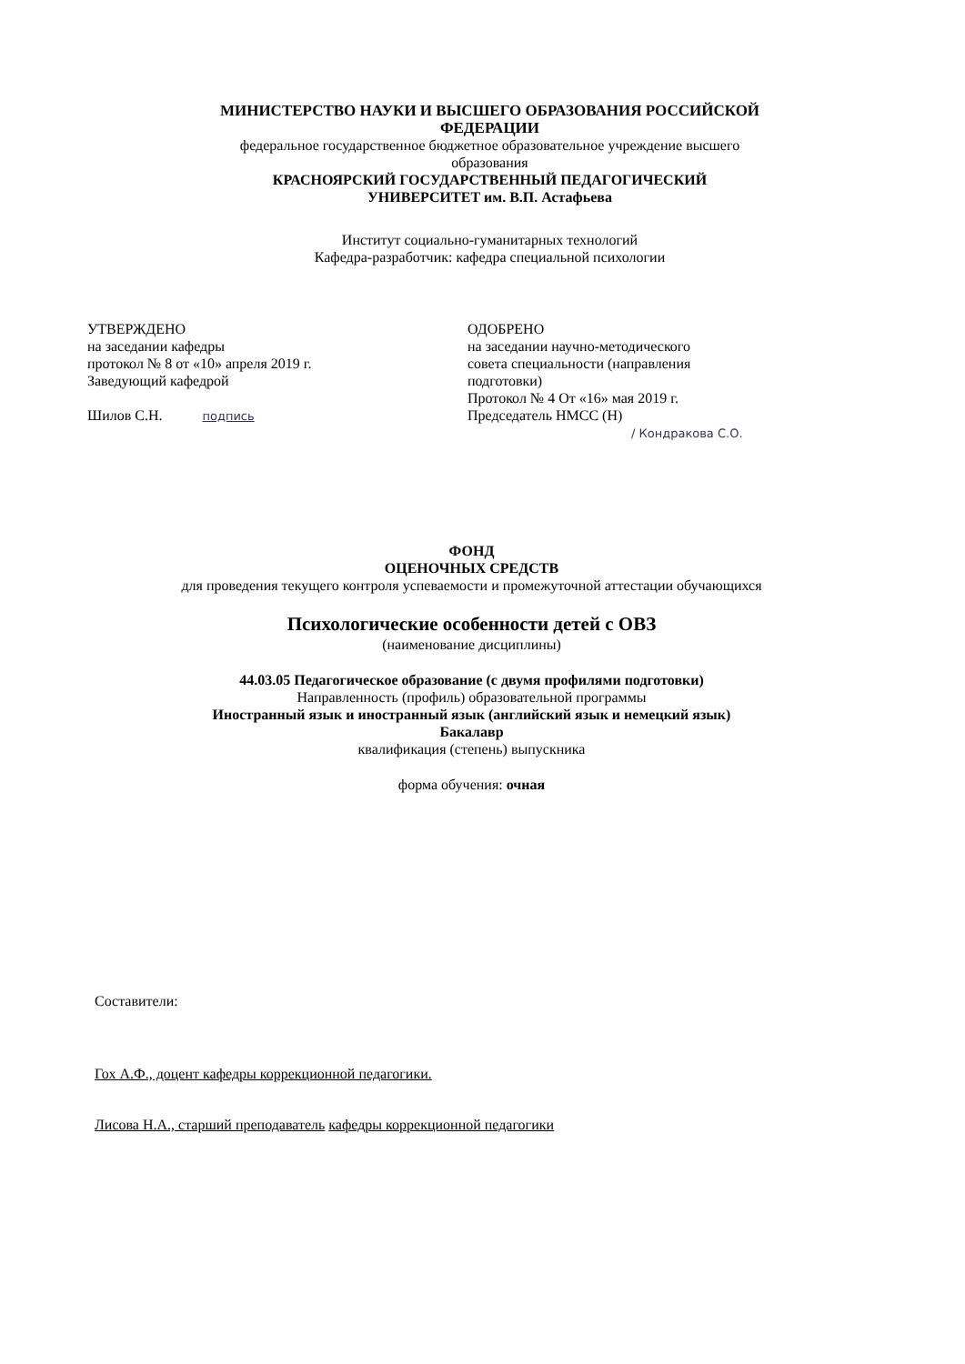МИНИСТЕРСТВО НАУКИ И ВЫСШЕГО ОБРАЗОВАНИЯ РОССИЙСКОЙ
ФЕДЕРАЦИИ
федеральное государственное бюджетное образовательное учреждение высшего
образования
КРАСНОЯРСКИЙ ГОСУДАРСТВЕННЫЙ ПЕДАГОГИЧЕСКИЙ
УНИВЕРСИТЕТ им. В.П. Астафьева
Институт социально-гуманитарных технологий
Кафедра-разработчик: кафедра специальной психологии
УТВЕРЖДЕНО
на заседании кафедры
протокол № 8 от «10» апреля 2019 г.
Заведующий кафедрой
Шилов С.Н. подпись
ОДОБРЕНО
на заседании научно-методического
совета специальности (направления
подготовки)
Протокол № 4 От «16» мая 2019 г.
Председатель НМСС (Н)
/ Кондракова С.О.
ФОНД
ОЦЕНОЧНЫХ СРЕДСТВ
для проведения текущего контроля успеваемости и промежуточной аттестации обучающихся
Психологические особенности детей с ОВЗ
(наименование дисциплины)
44.03.05 Педагогическое образование (с двумя профилями подготовки)
Направленность (профиль) образовательной программы
Иностранный язык и иностранный язык (английский язык и немецкий язык)
Бакалавр
квалификация (степень) выпускника
форма обучения: очная
Составители:
Гох А.Ф., доцент кафедры коррекционной педагогики.
Лисова Н.А., старший преподаватель кафедры коррекционной педагогики